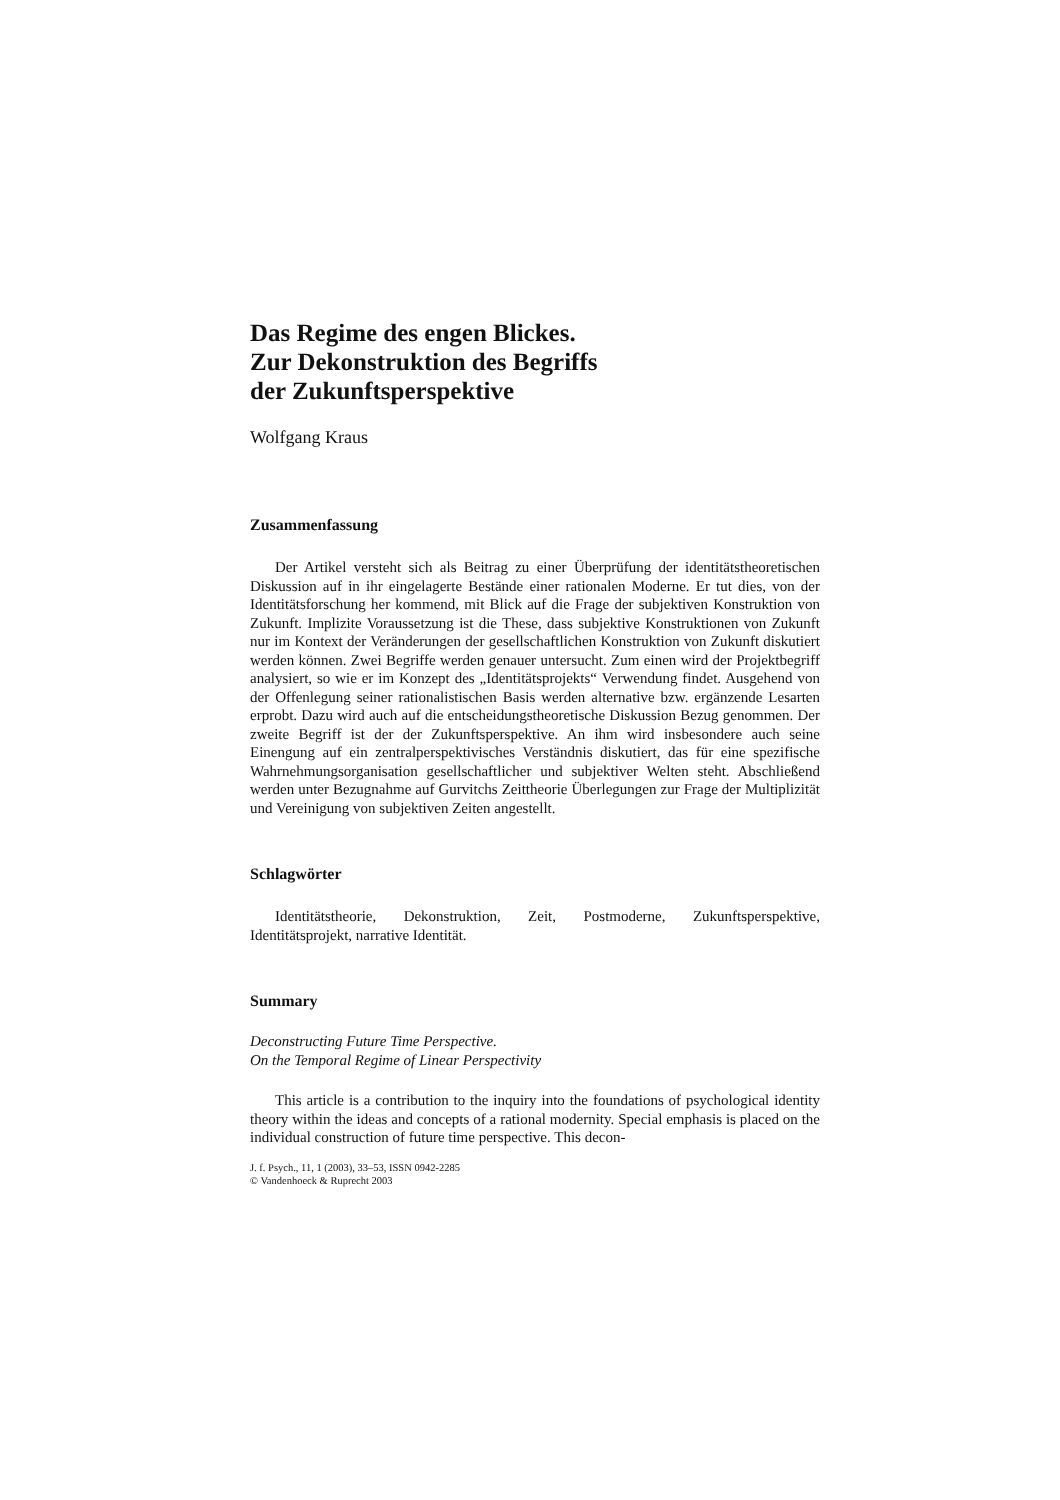Das Regime des engen Blickes.
Zur Dekonstruktion des Begriffs
der Zukunftsperspektive
Wolfgang Kraus
Zusammenfassung
Der Artikel versteht sich als Beitrag zu einer Überprüfung der identitätstheoretischen Diskussion auf in ihr eingelagerte Bestände einer rationalen Moderne. Er tut dies, von der Identitätsforschung her kommend, mit Blick auf die Frage der subjektiven Konstruktion von Zukunft. Implizite Voraussetzung ist die These, dass subjektive Konstruktionen von Zukunft nur im Kontext der Veränderungen der gesellschaftlichen Konstruktion von Zukunft diskutiert werden können. Zwei Begriffe werden genauer untersucht. Zum einen wird der Projektbegriff analysiert, so wie er im Konzept des „Identitätsprojekts“ Verwendung findet. Ausgehend von der Offenlegung seiner rationalistischen Basis werden alternative bzw. ergänzende Lesarten erprobt. Dazu wird auch auf die entscheidungstheoretische Diskussion Bezug genommen. Der zweite Begriff ist der der Zukunftsperspektive. An ihm wird insbesondere auch seine Einengung auf ein zentralperspektivisches Verständnis diskutiert, das für eine spezifische Wahrnehmungsorganisation gesellschaftlicher und subjektiver Welten steht. Abschließend werden unter Bezugnahme auf Gurvitchs Zeittheorie Überlegungen zur Frage der Multiplizität und Vereinigung von subjektiven Zeiten angestellt.
Schlagwörter
Identitätstheorie, Dekonstruktion, Zeit, Postmoderne, Zukunftsperspektive, Identitätsprojekt, narrative Identität.
Summary
Deconstructing Future Time Perspective.
On the Temporal Regime of Linear Perspectivity
This article is a contribution to the inquiry into the foundations of psychological identity theory within the ideas and concepts of a rational modernity. Special emphasis is placed on the individual construction of future time perspective. This decon-
J. f. Psych., 11, 1 (2003), 33–53, ISSN 0942-2285
© Vandenhoeck & Ruprecht 2003